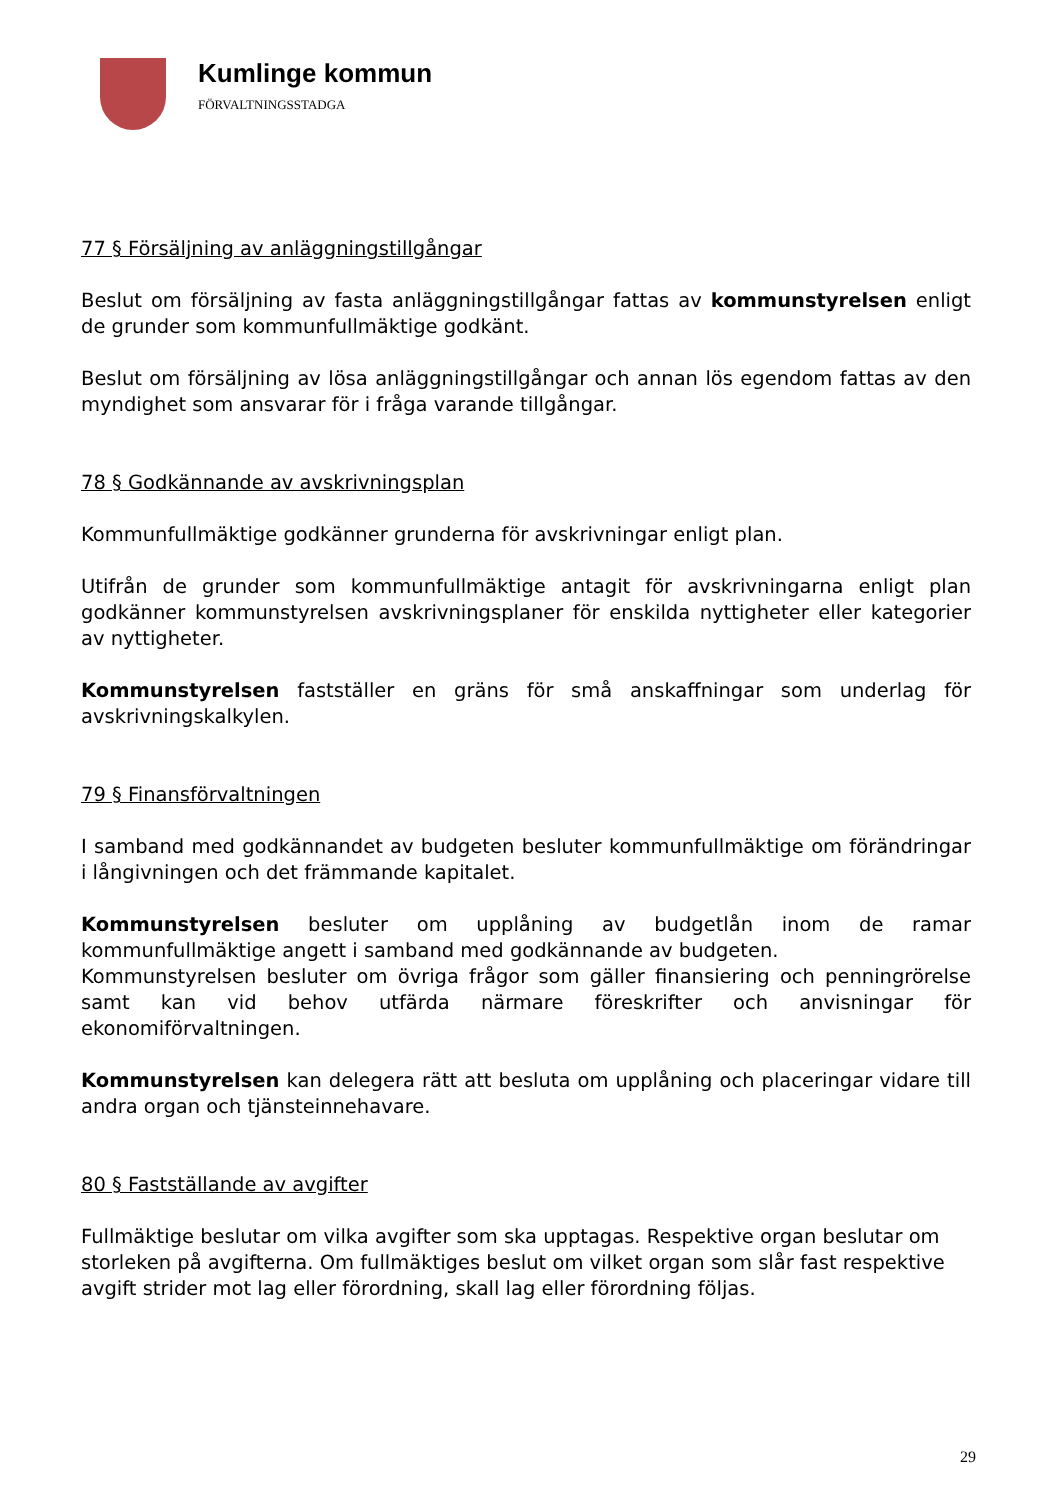Kumlinge kommun
FÖRVALTNINGSSTADGA
77 § Försäljning av anläggningstillgångar
Beslut om försäljning av fasta anläggningstillgångar fattas av kommunstyrelsen enligt de grunder som kommunfullmäktige godkänt.
Beslut om försäljning av lösa anläggningstillgångar och annan lös egendom fattas av den myndighet som ansvarar för i fråga varande tillgångar.
78 § Godkännande av avskrivningsplan
Kommunfullmäktige godkänner grunderna för avskrivningar enligt plan.
Utifrån de grunder som kommunfullmäktige antagit för avskrivningarna enligt plan godkänner kommunstyrelsen avskrivningsplaner för enskilda nyttigheter eller kategorier av nyttigheter.
Kommunstyrelsen fastställer en gräns för små anskaffningar som underlag för avskrivningskalkylen.
79 § Finansförvaltningen
I samband med godkännandet av budgeten besluter kommunfullmäktige om förändringar i långivningen och det främmande kapitalet.
Kommunstyrelsen besluter om upplåning av budgetlån inom de ramar kommunfullmäktige angett i samband med godkännande av budgeten.
Kommunstyrelsen besluter om övriga frågor som gäller finansiering och penningrörelse samt kan vid behov utfärda närmare föreskrifter och anvisningar för ekonomiförvaltningen.
Kommunstyrelsen kan delegera rätt att besluta om upplåning och placeringar vidare till andra organ och tjänsteinnehavare.
80 § Fastställande av avgifter
Fullmäktige beslutar om vilka avgifter som ska upptagas. Respektive organ beslutar om storleken på avgifterna. Om fullmäktiges beslut om vilket organ som slår fast respektive avgift strider mot lag eller förordning, skall lag eller förordning följas.
29